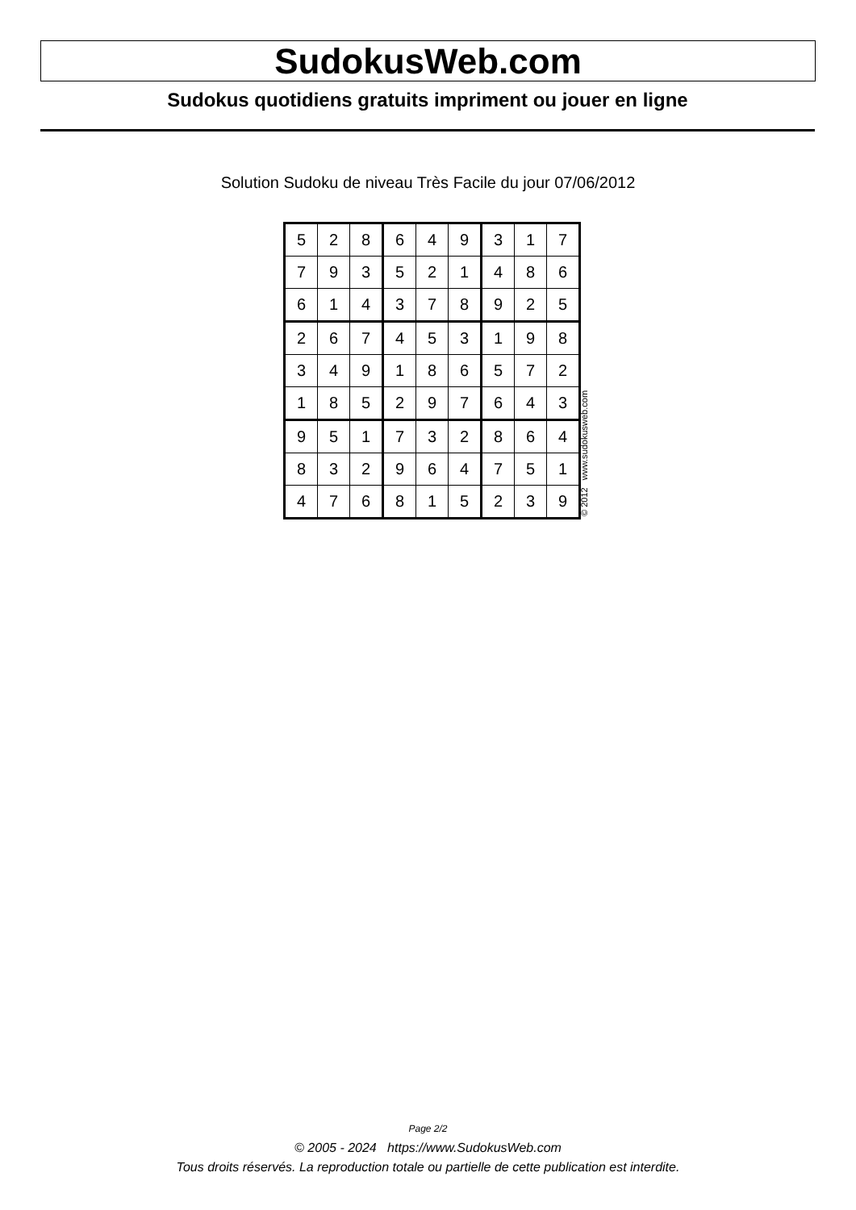SudokusWeb.com
Sudokus quotidiens gratuits impriment ou jouer en ligne
Solution Sudoku de niveau Très Facile du jour 07/06/2012
| 5 | 2 | 8 | 6 | 4 | 9 | 3 | 1 | 7 |
| 7 | 9 | 3 | 5 | 2 | 1 | 4 | 8 | 6 |
| 6 | 1 | 4 | 3 | 7 | 8 | 9 | 2 | 5 |
| 2 | 6 | 7 | 4 | 5 | 3 | 1 | 9 | 8 |
| 3 | 4 | 9 | 1 | 8 | 6 | 5 | 7 | 2 |
| 1 | 8 | 5 | 2 | 9 | 7 | 6 | 4 | 3 |
| 9 | 5 | 1 | 7 | 3 | 2 | 8 | 6 | 4 |
| 8 | 3 | 2 | 9 | 6 | 4 | 7 | 5 | 1 |
| 4 | 7 | 6 | 8 | 1 | 5 | 2 | 3 | 9 |
© 2012 www.sudokusweb.com
Page 2/2
© 2005 - 2024 https://www.SudokusWeb.com
Tous droits réservés. La reproduction totale ou partielle de cette publication est interdite.